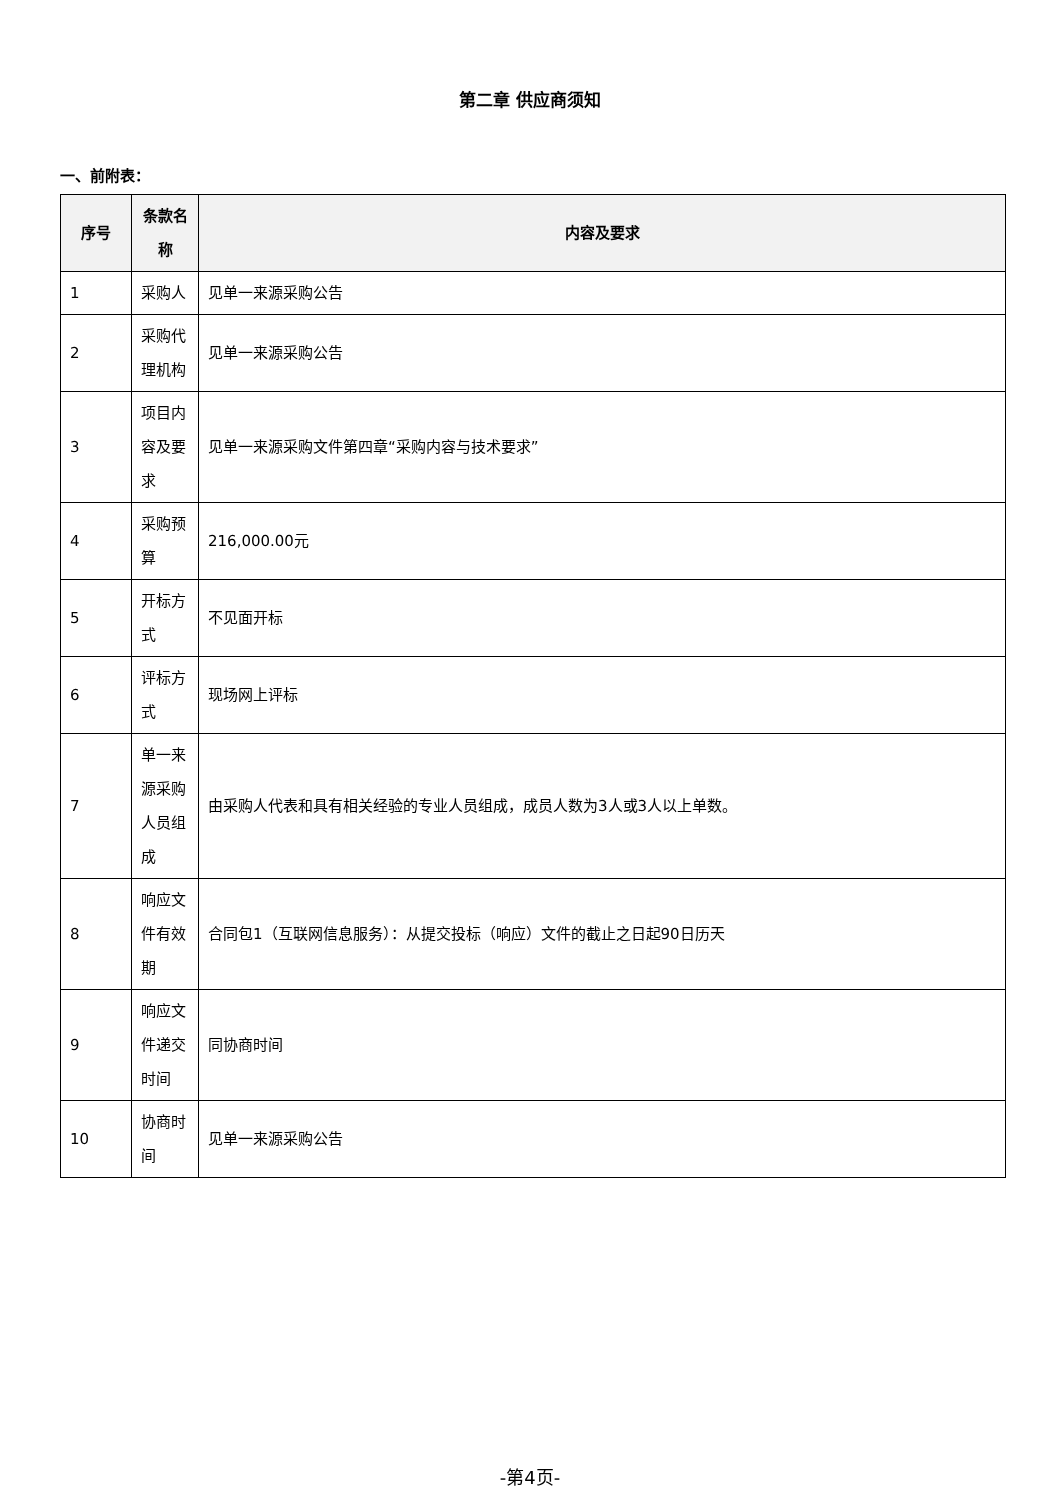第二章 供应商须知
一、前附表：
| 序号 | 条款名称 | 内容及要求 |
| --- | --- | --- |
| 1 | 采购人 | 见单一来源采购公告 |
| 2 | 采购代理机构 | 见单一来源采购公告 |
| 3 | 项目内容及要求 | 见单一来源采购文件第四章“采购内容与技术要求” |
| 4 | 采购预算 | 216,000.00元 |
| 5 | 开标方式 | 不见面开标 |
| 6 | 评标方式 | 现场网上评标 |
| 7 | 单一来源采购人员组成 | 由采购人代表和具有相关经验的专业人员组成，成员人数为3人或3人以上单数。 |
| 8 | 响应文件有效期 | 合同包1（互联网信息服务）：从提交投标（响应）文件的截止之日起90日历天 |
| 9 | 响应文件递交时间 | 同协商时间 |
| 10 | 协商时间 | 见单一来源采购公告 |
-第4页-